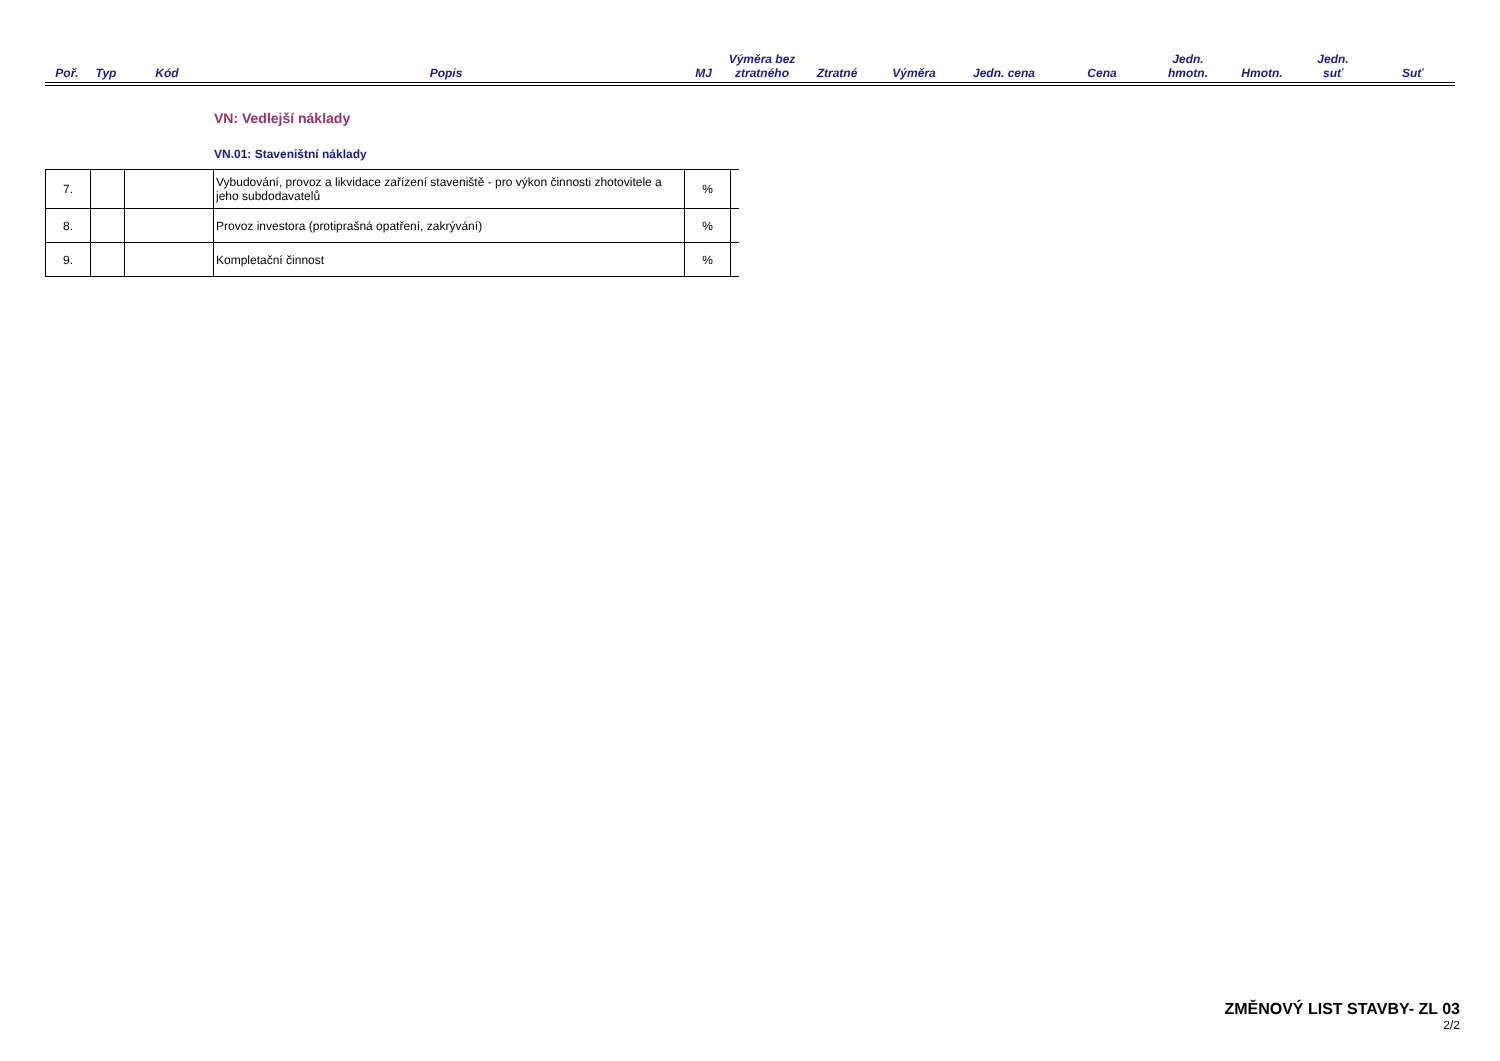| Poř. | Typ | Kód | Popis | MJ | Výměra bez ztratného | Ztratné | Výměra | Jedn. cena | Cena | Jedn. hmotn. | Hmotn. | Jedn. suť | Suť |
| --- | --- | --- | --- | --- | --- | --- | --- | --- | --- | --- | --- | --- | --- |
VN: Vedlejší náklady
VN.01: Staveništní náklady
| 7. | | | Vybudování, provoz a likvidace zařízení staveniště - pro výkon činnosti zhotovitele a jeho subdodavatelů | % | |
| 8. | | | Provoz investora (protiprašná opatření, zakrývání) | % | |
| 9. | | | Kompletační činnost | % | |
ZMĚNOVÝ LIST STAVBY- ZL 03
2/2